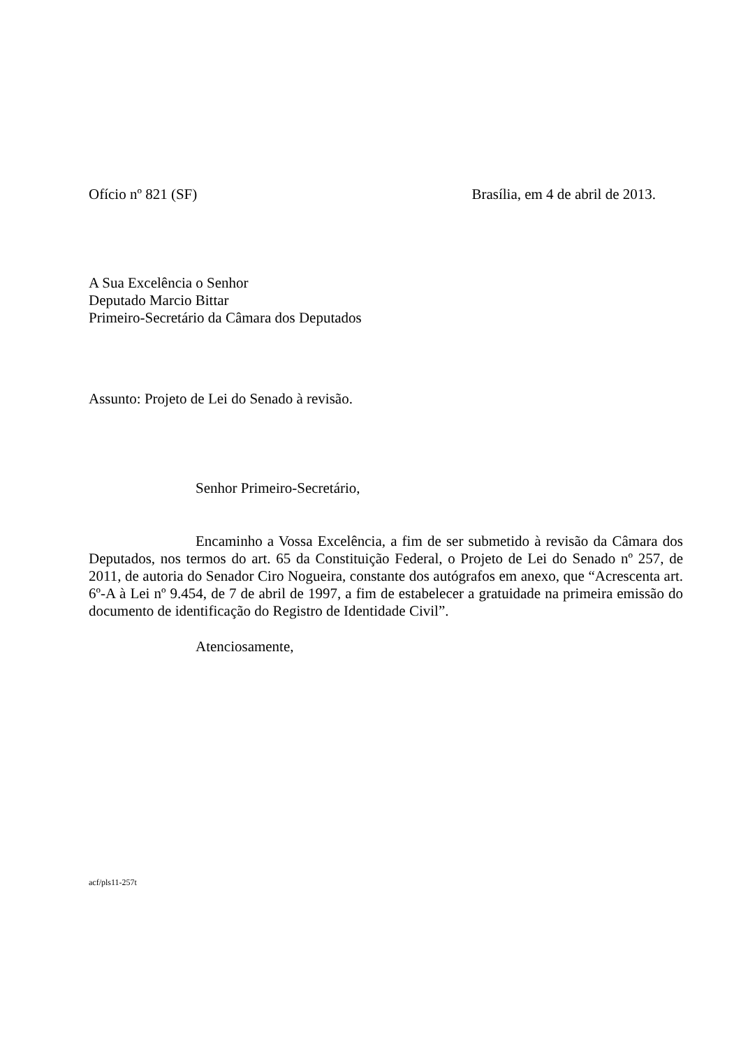Ofício nº 821 (SF) Brasília, em 4 de abril de 2013.
A Sua Excelência o Senhor
Deputado Marcio Bittar
Primeiro-Secretário da Câmara dos Deputados
Assunto: Projeto de Lei do Senado à revisão.
Senhor Primeiro-Secretário,
Encaminho a Vossa Excelência, a fim de ser submetido à revisão da Câmara dos Deputados, nos termos do art. 65 da Constituição Federal, o Projeto de Lei do Senado nº 257, de 2011, de autoria do Senador Ciro Nogueira, constante dos autógrafos em anexo, que “Acrescenta art. 6º-A à Lei nº 9.454, de 7 de abril de 1997, a fim de estabelecer a gratuidade na primeira emissão do documento de identificação do Registro de Identidade Civil”.
Atenciosamente,
acf/pls11-257t